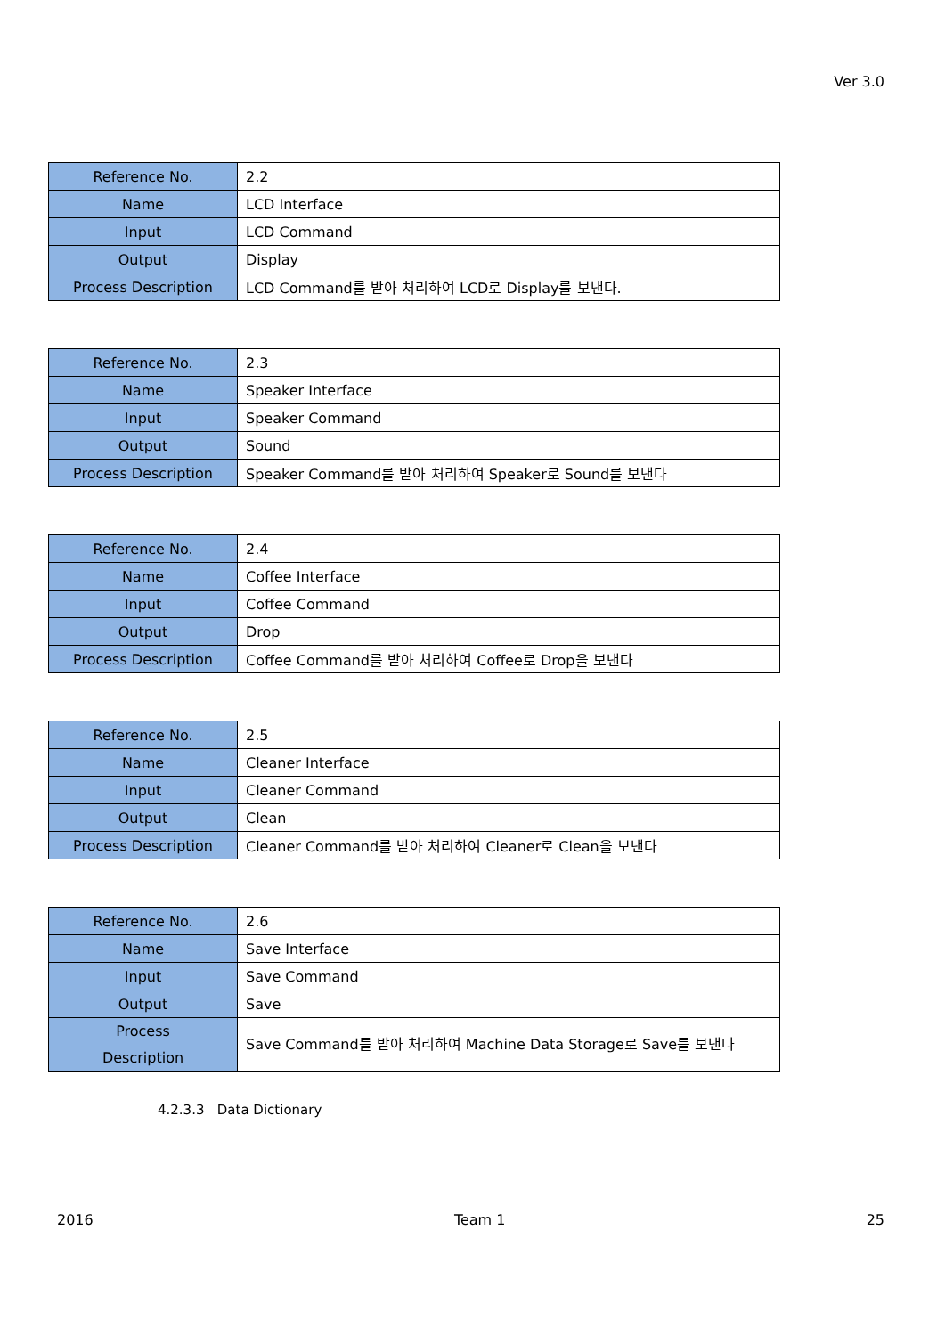Ver 3.0
| Reference No. | 2.2 |
| Name | LCD Interface |
| Input | LCD Command |
| Output | Display |
| Process Description | LCD Command를 받아 처리하여 LCD로 Display를 보낸다. |
| Reference No. | 2.3 |
| Name | Speaker Interface |
| Input | Speaker Command |
| Output | Sound |
| Process Description | Speaker Command를 받아 처리하여 Speaker로 Sound를 보낸다 |
| Reference No. | 2.4 |
| Name | Coffee Interface |
| Input | Coffee Command |
| Output | Drop |
| Process Description | Coffee Command를 받아 처리하여 Coffee로 Drop을 보낸다 |
| Reference No. | 2.5 |
| Name | Cleaner Interface |
| Input | Cleaner Command |
| Output | Clean |
| Process Description | Cleaner Command를 받아 처리하여 Cleaner로 Clean을 보낸다 |
| Reference No. | 2.6 |
| Name | Save Interface |
| Input | Save Command |
| Output | Save |
| Process Description | Save Command를 받아 처리하여 Machine Data Storage로 Save를 보낸다 |
4.2.3.3 Data Dictionary
2016 Team 1 25